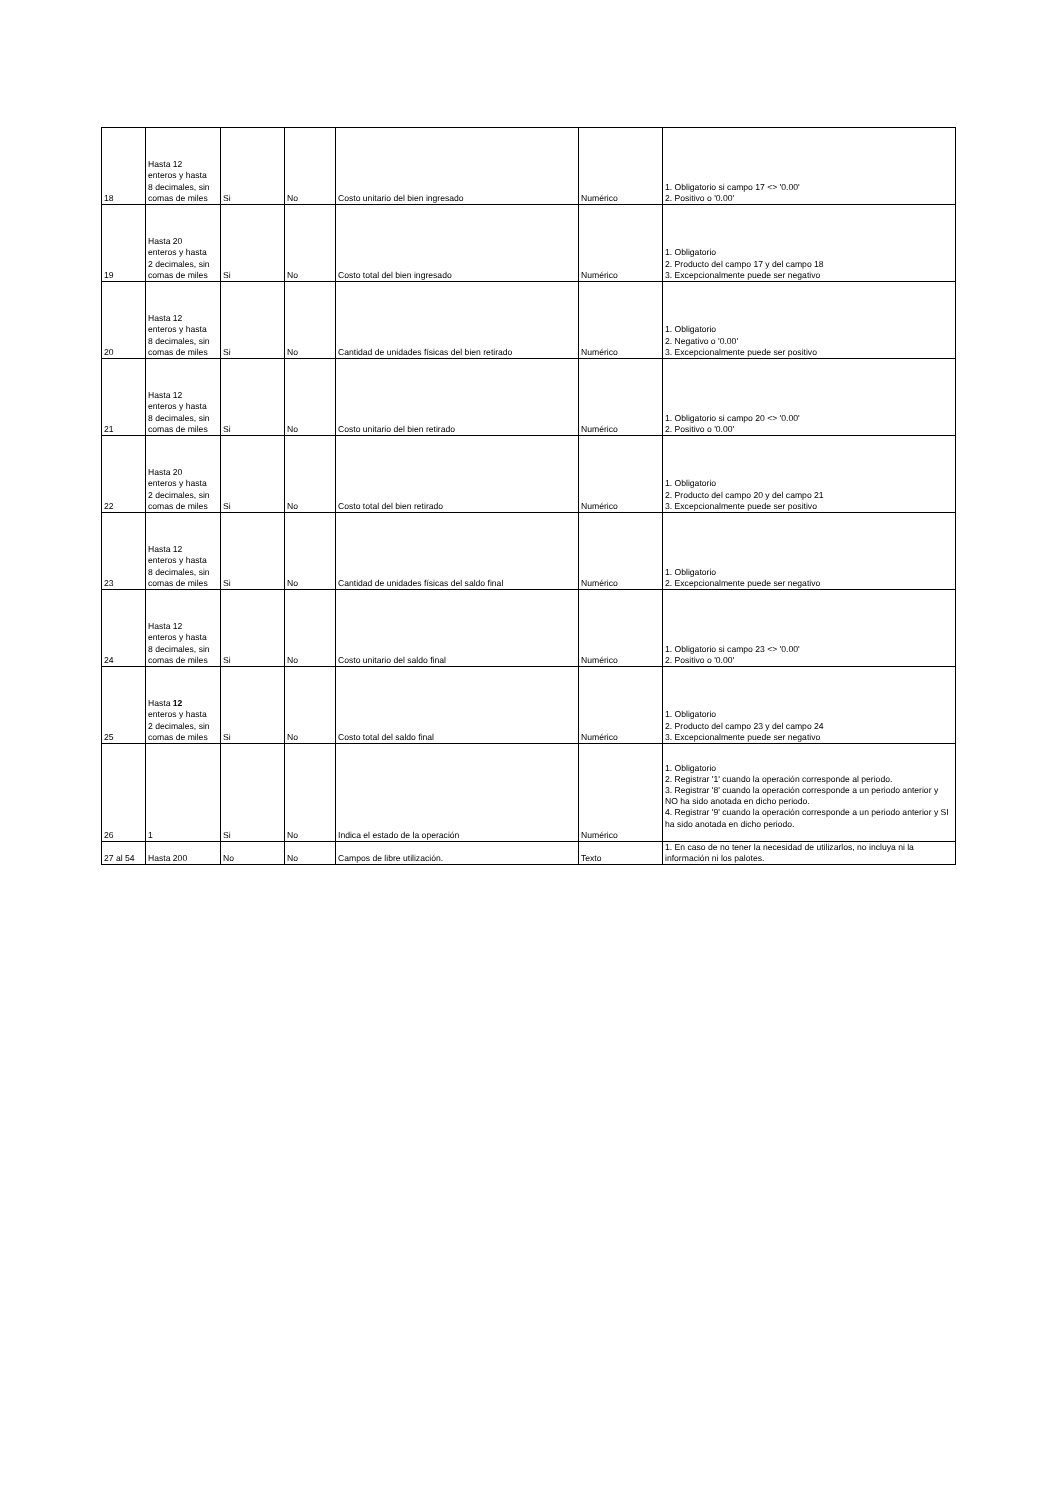| 18 | Hasta 12 enteros y hasta 8 decimales, sin comas de miles | Si | No | Costo unitario del bien ingresado | Numérico | 1. Obligatorio si campo 17 <> '0.00' 2. Positivo o '0.00' |
| 19 | Hasta 20 enteros y hasta 2 decimales, sin comas de miles | Si | No | Costo total del bien ingresado | Numérico | 1. Obligatorio 2. Producto del campo 17 y del campo 18 3. Excepcionalmente puede ser negativo |
| 20 | Hasta 12 enteros y hasta 8 decimales, sin comas de miles | Si | No | Cantidad de unidades físicas del bien retirado | Numérico | 1. Obligatorio 2. Negativo o '0.00' 3. Excepcionalmente puede ser positivo |
| 21 | Hasta 12 enteros y hasta 8 decimales, sin comas de miles | Si | No | Costo unitario del bien retirado | Numérico | 1. Obligatorio si campo 20 <> '0.00' 2. Positivo o '0.00' |
| 22 | Hasta 20 enteros y hasta 2 decimales, sin comas de miles | Si | No | Costo total del bien retirado | Numérico | 1. Obligatorio 2. Producto del campo 20 y del campo 21 3. Excepcionalmente puede ser positivo |
| 23 | Hasta 12 enteros y hasta 8 decimales, sin comas de miles | Si | No | Cantidad de unidades físicas del saldo final | Numérico | 1. Obligatorio 2. Excepcionalmente puede ser negativo |
| 24 | Hasta 12 enteros y hasta 8 decimales, sin comas de miles | Si | No | Costo unitario del saldo final | Numérico | 1. Obligatorio si campo 23 <> '0.00' 2. Positivo o '0.00' |
| 25 | Hasta 12 enteros y hasta 2 decimales, sin comas de miles | Si | No | Costo total del saldo final | Numérico | 1. Obligatorio 2. Producto del campo 23 y del campo 24 3. Excepcionalmente puede ser negativo |
| 26 | 1 | Si | No | Indica el estado de la operación | Numérico | 1. Obligatorio 2. Registrar '1' cuando la operación corresponde al periodo. 3. Registrar '8' cuando la operación corresponde a un periodo anterior y NO ha sido anotada en dicho periodo. 4. Registrar '9' cuando la operación corresponde a un periodo anterior y SI ha sido anotada en dicho periodo. |
| 27 al 54 | Hasta 200 | No | No | Campos de libre utilización. | Texto | 1. En caso de no tener la necesidad de utilizarlos, no incluya ni la información ni los palotes. |